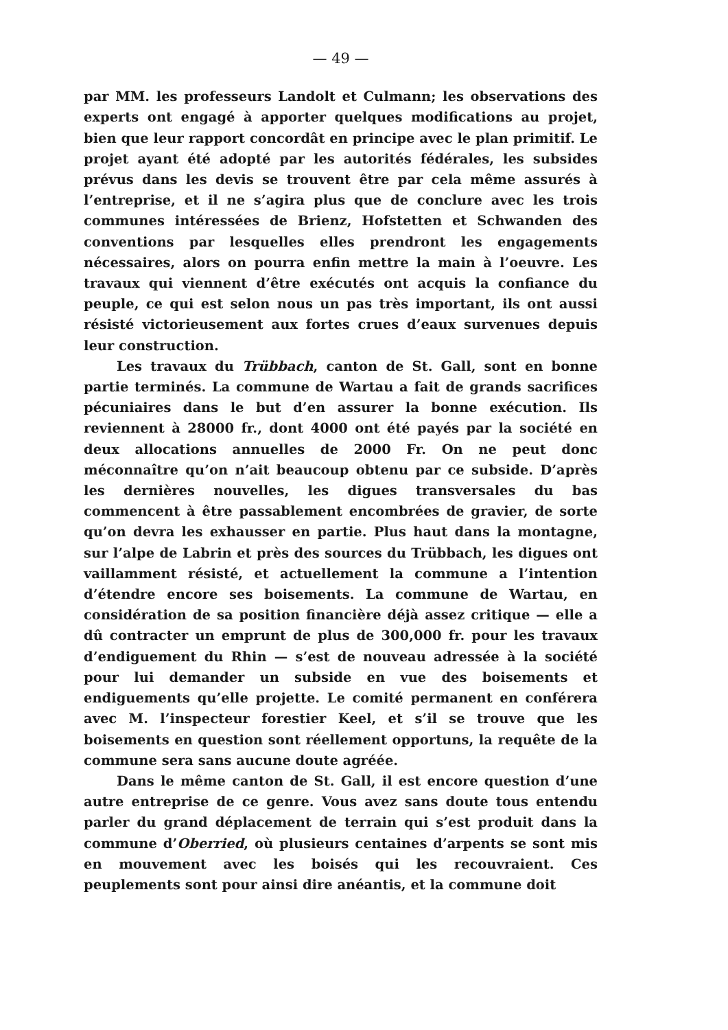— 49 —
par MM. les professeurs Landolt et Culmann; les observations des experts ont engagé à apporter quelques modifications au projet, bien que leur rapport concordât en principe avec le plan primitif. Le projet ayant été adopté par les autorités fédérales, les subsides prévus dans les devis se trouvent être par cela même assurés à l’entreprise, et il ne s’agira plus que de conclure avec les trois communes intéressées de Brienz, Hofstetten et Schwanden des conventions par lesquelles elles prendront les engagements nécessaires, alors on pourra enfin mettre la main à l’oeuvre. Les travaux qui viennent d’être exécutés ont acquis la confiance du peuple, ce qui est selon nous un pas très important, ils ont aussi résisté victorieusement aux fortes crues d’eaux survenues depuis leur construction.
Les travaux du Trübbach, canton de St. Gall, sont en bonne partie terminés. La commune de Wartau a fait de grands sacrifices pécuniaires dans le but d’en assurer la bonne exécution. Ils reviennent à 28000 fr., dont 4000 ont été payés par la société en deux allocations annuelles de 2000 Fr. On ne peut donc méconnaître qu’on n’ait beaucoup obtenu par ce subside. D’après les dernières nouvelles, les digues transversales du bas commencent à être passablement encombrées de gravier, de sorte qu’on devra les exhausser en partie. Plus haut dans la montagne, sur l’alpe de Labrin et près des sources du Trübbach, les digues ont vaillamment résisté, et actuellement la commune a l’intention d’étendre encore ses boisements. La commune de Wartau, en considération de sa position financière déjà assez critique — elle a dû contracter un emprunt de plus de 300,000 fr. pour les travaux d’endiguement du Rhin — s’est de nouveau adressée à la société pour lui demander un subside en vue des boisements et endiguements qu’elle projette. Le comité permanent en conférera avec M. l’inspecteur forestier Keel, et s’il se trouve que les boisements en question sont réellement opportuns, la requête de la commune sera sans aucune doute agréée.
Dans le même canton de St. Gall, il est encore question d’une autre entreprise de ce genre. Vous avez sans doute tous entendu parler du grand déplacement de terrain qui s’est produit dans la commune d’Oberried, où plusieurs centaines d’arpents se sont mis en mouvement avec les boisés qui les recouvraient. Ces peuplements sont pour ainsi dire anéantis, et la commune doit